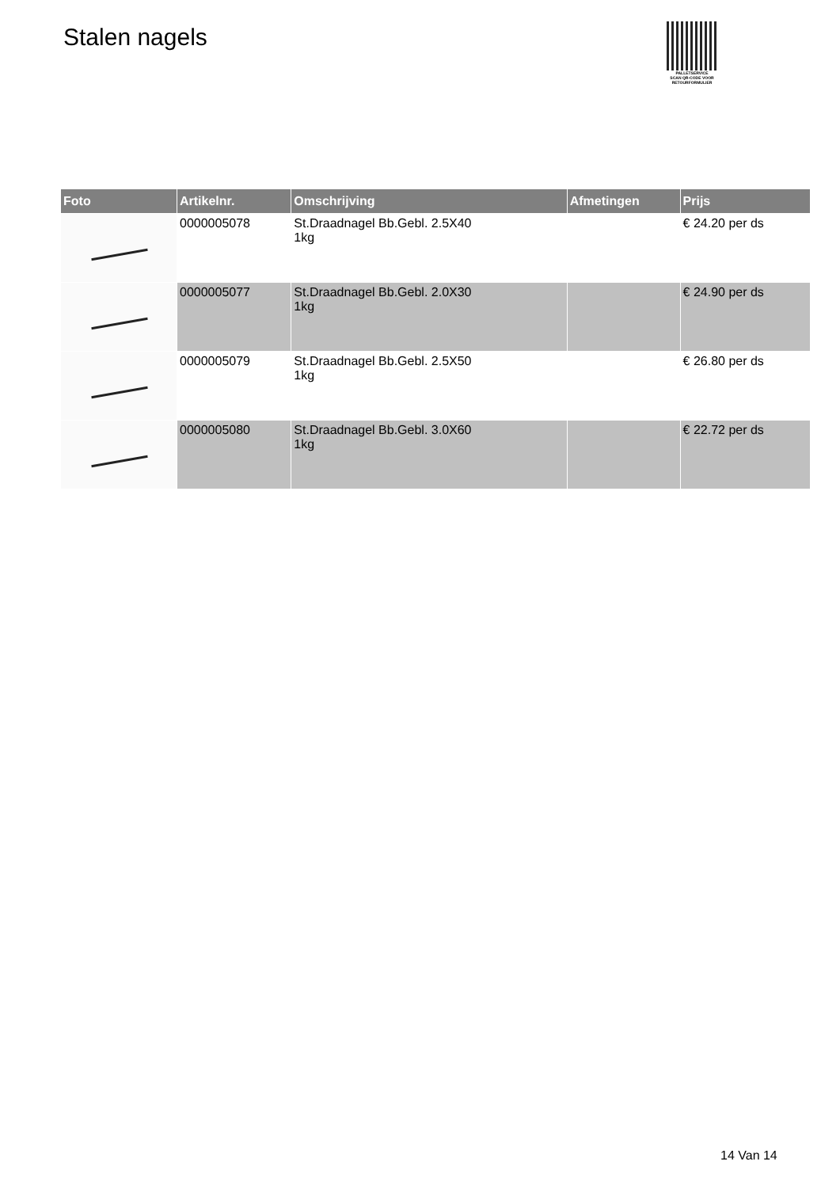Stalen nagels
PALLETSERVICE
SCAN QR-CODE VOOR RETOURFORMULIER
| Foto | Artikelnr. | Omschrijving | Afmetingen | Prijs |
| --- | --- | --- | --- | --- |
| | 0000005078 | St.Draadnagel Bb.Gebl. 2.5X40 1kg | | € 24.20 per ds |
| | 0000005077 | St.Draadnagel Bb.Gebl. 2.0X30 1kg | | € 24.90 per ds |
| | 0000005079 | St.Draadnagel Bb.Gebl. 2.5X50 1kg | | € 26.80 per ds |
| | 0000005080 | St.Draadnagel Bb.Gebl. 3.0X60 1kg | | € 22.72 per ds |
14 Van 14